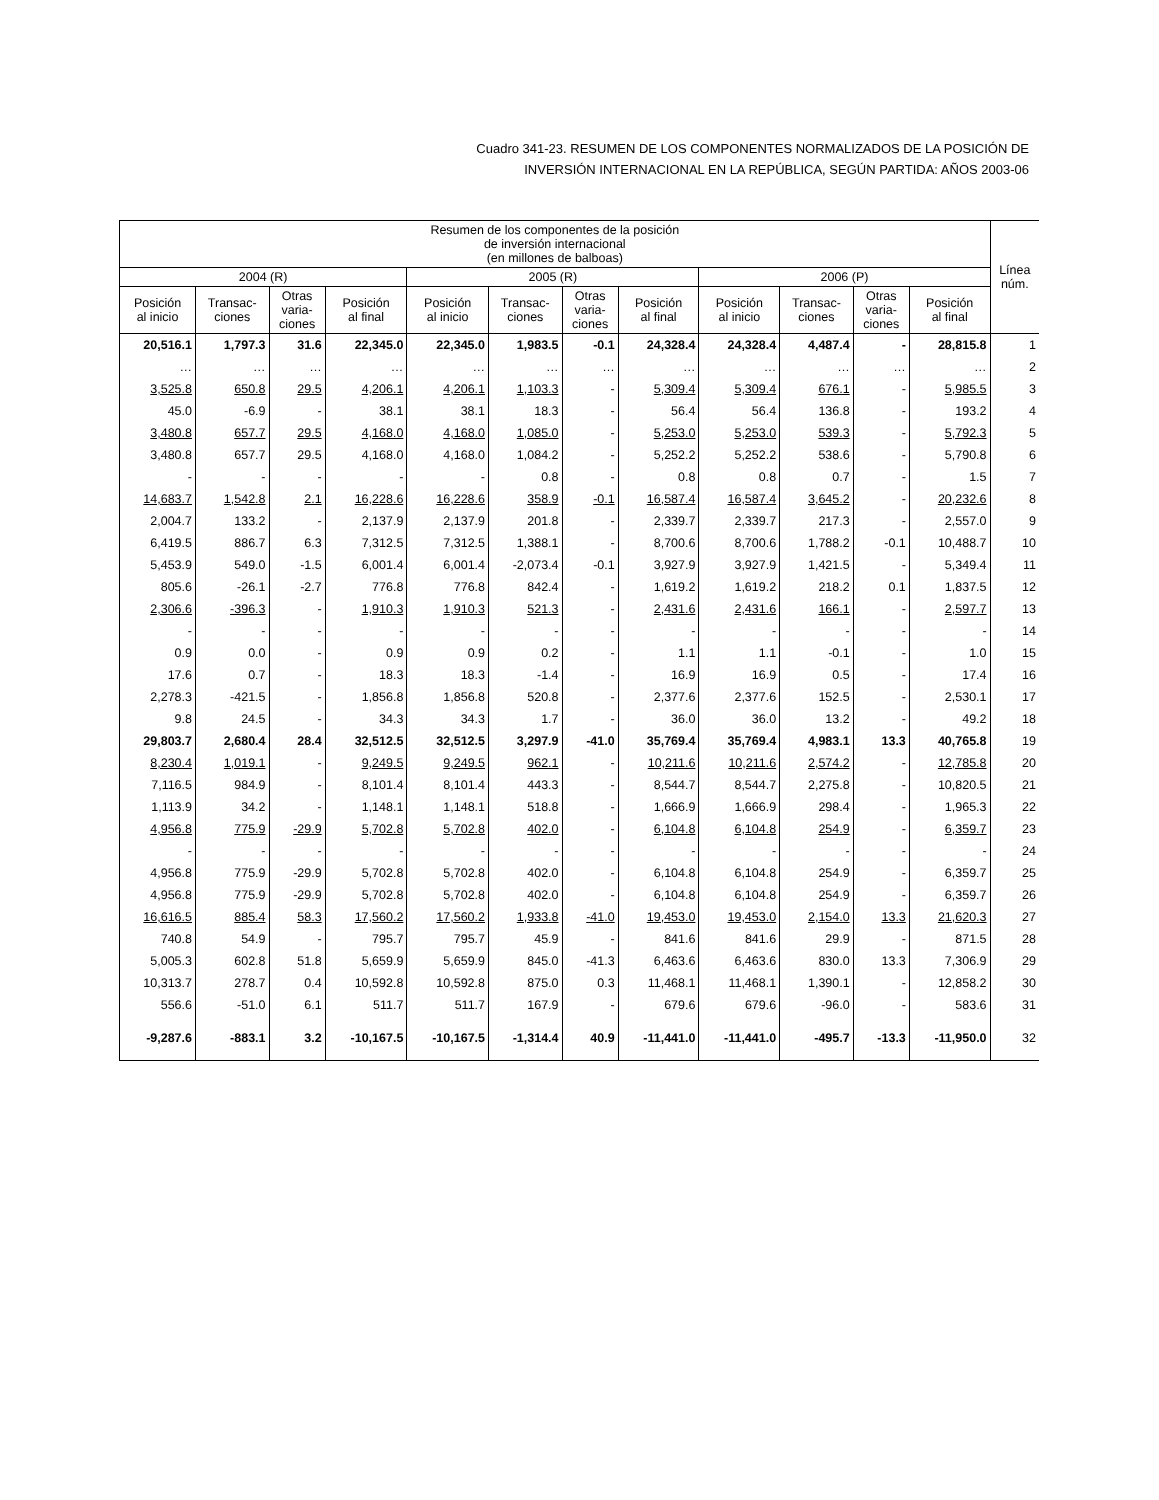Cuadro 341-23. RESUMEN DE LOS COMPONENTES NORMALIZADOS DE LA POSICIÓN DE
INVERSIÓN INTERNACIONAL EN LA REPÚBLICA, SEGÚN PARTIDA: AÑOS 2003-06
| Resumen de los componentes de la posición de inversión internacional (en millones de balboas) | | | | | | | | | | | | Línea núm. |
| --- | --- | --- | --- | --- | --- | --- | --- | --- | --- | --- | --- | --- |
| 2004 (R) | | | | 2005 (R) | | | | 2006 (P) | | | | |
| Posición al inicio | Transac- ciones | Otras varia- ciones | Posición al final | Posición al inicio | Transac- ciones | Otras varia- ciones | Posición al final | Posición al inicio | Transac- ciones | Otras varia- ciones | Posición al final | |
| 20,516.1 | 1,797.3 | 31.6 | 22,345.0 | 22,345.0 | 1,983.5 | -0.1 | 24,328.4 | 24,328.4 | 4,487.4 | - | 28,815.8 | 1 |
| … | … | … | … | … | … | … | … | … | … | … | … | 2 |
| 3,525.8 | 650.8 | 29.5 | 4,206.1 | 4,206.1 | 1,103.3 | - | 5,309.4 | 5,309.4 | 676.1 | - | 5,985.5 | 3 |
| 45.0 | -6.9 | - | 38.1 | 38.1 | 18.3 | - | 56.4 | 56.4 | 136.8 | - | 193.2 | 4 |
| 3,480.8 | 657.7 | 29.5 | 4,168.0 | 4,168.0 | 1,085.0 | - | 5,253.0 | 5,253.0 | 539.3 | - | 5,792.3 | 5 |
| 3,480.8 | 657.7 | 29.5 | 4,168.0 | 4,168.0 | 1,084.2 | - | 5,252.2 | 5,252.2 | 538.6 | - | 5,790.8 | 6 |
| - | - | - | - | - | 0.8 | - | 0.8 | 0.8 | 0.7 | - | 1.5 | 7 |
| 14,683.7 | 1,542.8 | 2.1 | 16,228.6 | 16,228.6 | 358.9 | -0.1 | 16,587.4 | 16,587.4 | 3,645.2 | - | 20,232.6 | 8 |
| 2,004.7 | 133.2 | - | 2,137.9 | 2,137.9 | 201.8 | - | 2,339.7 | 2,339.7 | 217.3 | - | 2,557.0 | 9 |
| 6,419.5 | 886.7 | 6.3 | 7,312.5 | 7,312.5 | 1,388.1 | - | 8,700.6 | 8,700.6 | 1,788.2 | -0.1 | 10,488.7 | 10 |
| 5,453.9 | 549.0 | -1.5 | 6,001.4 | 6,001.4 | -2,073.4 | -0.1 | 3,927.9 | 3,927.9 | 1,421.5 | - | 5,349.4 | 11 |
| 805.6 | -26.1 | -2.7 | 776.8 | 776.8 | 842.4 | - | 1,619.2 | 1,619.2 | 218.2 | 0.1 | 1,837.5 | 12 |
| 2,306.6 | -396.3 | - | 1,910.3 | 1,910.3 | 521.3 | - | 2,431.6 | 2,431.6 | 166.1 | - | 2,597.7 | 13 |
| - | - | - | - | - | - | - | - | - | - | - | - | 14 |
| 0.9 | 0.0 | - | 0.9 | 0.9 | 0.2 | - | 1.1 | 1.1 | -0.1 | - | 1.0 | 15 |
| 17.6 | 0.7 | - | 18.3 | 18.3 | -1.4 | - | 16.9 | 16.9 | 0.5 | - | 17.4 | 16 |
| 2,278.3 | -421.5 | - | 1,856.8 | 1,856.8 | 520.8 | - | 2,377.6 | 2,377.6 | 152.5 | - | 2,530.1 | 17 |
| 9.8 | 24.5 | - | 34.3 | 34.3 | 1.7 | - | 36.0 | 36.0 | 13.2 | - | 49.2 | 18 |
| 29,803.7 | 2,680.4 | 28.4 | 32,512.5 | 32,512.5 | 3,297.9 | -41.0 | 35,769.4 | 35,769.4 | 4,983.1 | 13.3 | 40,765.8 | 19 |
| 8,230.4 | 1,019.1 | - | 9,249.5 | 9,249.5 | 962.1 | - | 10,211.6 | 10,211.6 | 2,574.2 | - | 12,785.8 | 20 |
| 7,116.5 | 984.9 | - | 8,101.4 | 8,101.4 | 443.3 | - | 8,544.7 | 8,544.7 | 2,275.8 | - | 10,820.5 | 21 |
| 1,113.9 | 34.2 | - | 1,148.1 | 1,148.1 | 518.8 | - | 1,666.9 | 1,666.9 | 298.4 | - | 1,965.3 | 22 |
| 4,956.8 | 775.9 | -29.9 | 5,702.8 | 5,702.8 | 402.0 | - | 6,104.8 | 6,104.8 | 254.9 | - | 6,359.7 | 23 |
| - | - | - | - | - | - | - | - | - | - | - | - | 24 |
| 4,956.8 | 775.9 | -29.9 | 5,702.8 | 5,702.8 | 402.0 | - | 6,104.8 | 6,104.8 | 254.9 | - | 6,359.7 | 25 |
| 4,956.8 | 775.9 | -29.9 | 5,702.8 | 5,702.8 | 402.0 | - | 6,104.8 | 6,104.8 | 254.9 | - | 6,359.7 | 26 |
| 16,616.5 | 885.4 | 58.3 | 17,560.2 | 17,560.2 | 1,933.8 | -41.0 | 19,453.0 | 19,453.0 | 2,154.0 | 13.3 | 21,620.3 | 27 |
| 740.8 | 54.9 | - | 795.7 | 795.7 | 45.9 | - | 841.6 | 841.6 | 29.9 | - | 871.5 | 28 |
| 5,005.3 | 602.8 | 51.8 | 5,659.9 | 5,659.9 | 845.0 | -41.3 | 6,463.6 | 6,463.6 | 830.0 | 13.3 | 7,306.9 | 29 |
| 10,313.7 | 278.7 | 0.4 | 10,592.8 | 10,592.8 | 875.0 | 0.3 | 11,468.1 | 11,468.1 | 1,390.1 | - | 12,858.2 | 30 |
| 556.6 | -51.0 | 6.1 | 511.7 | 511.7 | 167.9 | - | 679.6 | 679.6 | -96.0 | - | 583.6 | 31 |
| -9,287.6 | -883.1 | 3.2 | -10,167.5 | -10,167.5 | -1,314.4 | 40.9 | -11,441.0 | -11,441.0 | -495.7 | -13.3 | -11,950.0 | 32 |